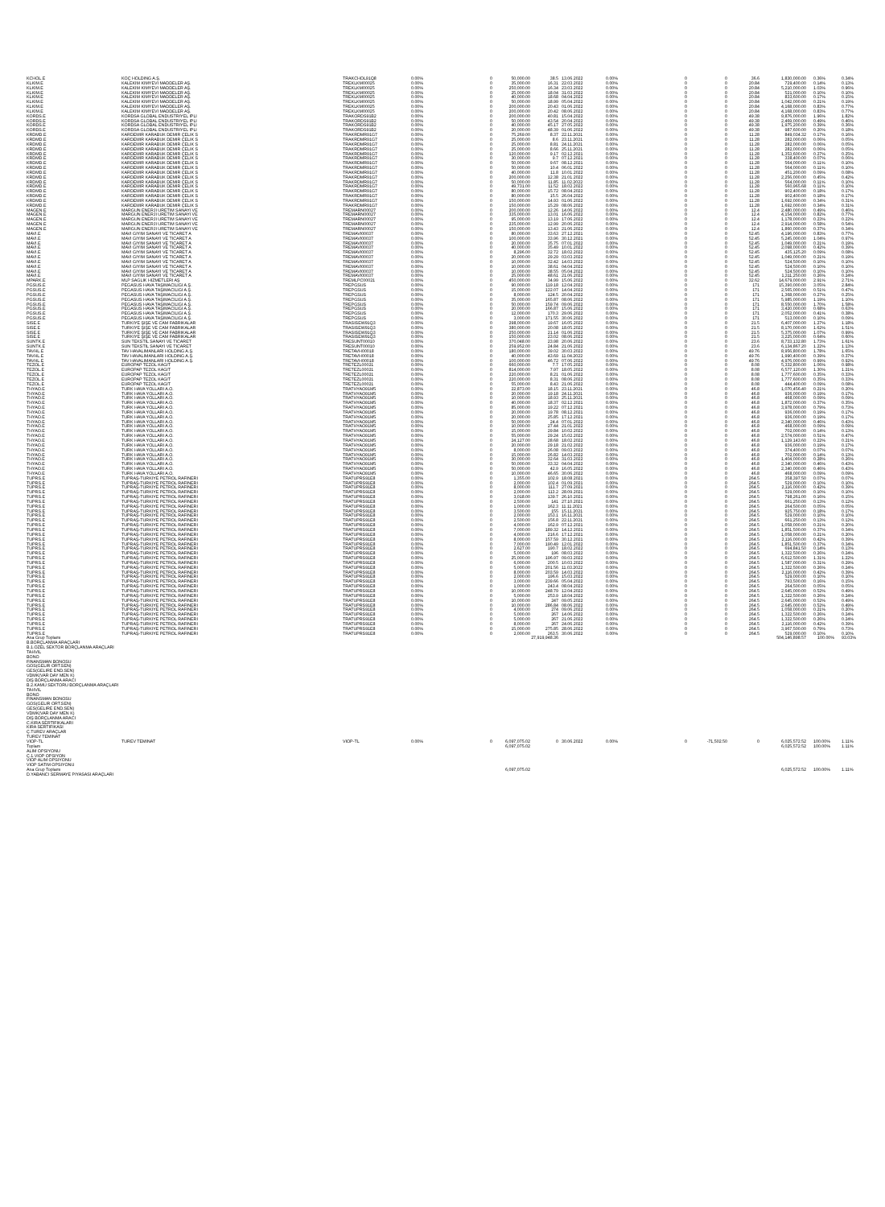| KCHOL.E | KOÇ HOLDİNG A.Ş. | TRAKCHOL91Q8 | 0.00% | 0 | 50,000.00 | 38.5 | 13.06.2022 | 0.00% | 0 | 0 | 36.6 | 1,830,000.00 | 0.36% | 0.34% |
| KLKIM.E | KALEKİM KİMYEVİ MADDELER AŞ. | TREKLKM00025 | 0.00% | 0 | 35,000.00 | 16.31 | 22.03.2022 | 0.00% | 0 | 0 | 20.84 | 729,400.00 | 0.14% | 0.13% |
| KLKIM.E | KALEKİM KİMYEVİ MADDELER AŞ. | TREKLKM00025 | 0.00% | 0 | 250,000.00 | 16.34 | 23.03.2022 | 0.00% | 0 | 0 | 20.84 | 5,210,000.00 | 1.03% | 0.96% |
| KLKIM.E | KALEKİM KİMYEVİ MADDELER AŞ. | TREKLKM00025 | 0.00% | 0 | 25,000.00 | 18.04 | 31.03.2022 | 0.00% | 0 | 0 | 20.84 | 521,000.00 | 0.10% | 0.10% |
| KLKIM.E | KALEKİM KİMYEVİ MADDELER AŞ. | TREKLKM00025 | 0.00% | 0 | 40,000.00 | 18.68 | 04.04.2022 | 0.00% | 0 | 0 | 20.84 | 833,600.00 | 0.17% | 0.15% |
| KLKIM.E | KALEKİM KİMYEVİ MADDELER AŞ. | TREKLKM00025 | 0.00% | 0 | 50,000.00 | 18.99 | 05.04.2022 | 0.00% | 0 | 0 | 20.84 | 1,042,000.00 | 0.21% | 0.19% |
| KLKIM.E | KALEKİM KİMYEVİ MADDELER AŞ. | TREKLKM00025 | 0.00% | 0 | 200,000.00 | 20.43 | 01.06.2022 | 0.00% | 0 | 0 | 20.84 | 4,168,000.00 | 0.83% | 0.77% |
| KLKIM.E | KALEKİM KİMYEVİ MADDELER AŞ. | TREKLKM00025 | 0.00% | 0 | 200,000.00 | 20.42 | 08.06.2022 | 0.00% | 0 | 0 | 20.84 | 4,168,000.00 | 0.83% | 0.77% |
| KORDS.E | KORDSA GLOBAL ENDÜSTRİYEL İPLİ | TRAKORDS91B2 | 0.00% | 0 | 200,000.00 | 40.81 | 15.04.2022 | 0.00% | 0 | 0 | 49.38 | 9,876,000.00 | 1.96% | 1.82% |
| KORDS.E | KORDSA GLOBAL ENDÜSTRİYEL İPLİ | TRAKORDS91B2 | 0.00% | 0 | 50,000.00 | 43.54 | 20.04.2022 | 0.00% | 0 | 0 | 49.38 | 2,469,000.00 | 0.49% | 0.46% |
| KORDS.E | KORDSA GLOBAL ENDÜSTRİYEL İPLİ | TRAKORDS91B2 | 0.00% | 0 | 40,000.00 | 45.17 | 27.05.2022 | 0.00% | 0 | 0 | 49.38 | 1,975,200.00 | 0.39% | 0.36% |
| KORDS.E | KORDSA GLOBAL ENDÜSTRİYEL İPLİ | TRAKORDS91B2 | 0.00% | 0 | 20,000.00 | 48.39 | 01.06.2022 | 0.00% | 0 | 0 | 49.38 | 987,600.00 | 0.20% | 0.18% |
| KRDMD.E | KARDEMİR KARABÜK DEMİR ÇELİK S | TRAKRDMR91G7 | 0.00% | 0 | 75,269.00 | 8.37 | 22.11.2021 | 0.00% | 0 | 0 | 11.28 | 849,034.32 | 0.17% | 0.16% |
| KRDMD.E | KARDEMİR KARABÜK DEMİR ÇELİK S | TRAKRDMR91G7 | 0.00% | 0 | 25,000.00 | 8.6 | 23.11.2021 | 0.00% | 0 | 0 | 11.28 | 282,000.00 | 0.06% | 0.05% |
| KRDMD.E | KARDEMİR KARABÜK DEMİR ÇELİK S | TRAKRDMR91G7 | 0.00% | 0 | 25,000.00 | 8.81 | 24.11.2021 | 0.00% | 0 | 0 | 11.28 | 282,000.00 | 0.06% | 0.05% |
| KRDMD.E | KARDEMİR KARABÜK DEMİR ÇELİK S | TRAKRDMR91G7 | 0.00% | 0 | 25,000.00 | 8.66 | 25.11.2021 | 0.00% | 0 | 0 | 11.28 | 282,000.00 | 0.06% | 0.05% |
| KRDMD.E | KARDEMİR KARABÜK DEMİR ÇELİK S | TRAKRDMR91G7 | 0.00% | 0 | 120,000.00 | 9.17 | 02.12.2021 | 0.00% | 0 | 0 | 11.28 | 1,353,600.00 | 0.27% | 0.25% |
| KRDMD.E | KARDEMİR KARABÜK DEMİR ÇELİK S | TRAKRDMR91G7 | 0.00% | 0 | 30,000.00 | 9.7 | 07.12.2021 | 0.00% | 0 | 0 | 11.28 | 338,400.00 | 0.07% | 0.06% |
| KRDMD.E | KARDEMİR KARABÜK DEMİR ÇELİK S | TRAKRDMR91G7 | 0.00% | 0 | 50,000.00 | 9.67 | 08.12.2021 | 0.00% | 0 | 0 | 11.28 | 564,000.00 | 0.11% | 0.10% |
| KRDMD.E | KARDEMİR KARABÜK DEMİR ÇELİK S | TRAKRDMR91G7 | 0.00% | 0 | 50,000.00 | 10.4 | 06.01.2022 | 0.00% | 0 | 0 | 11.28 | 564,000.00 | 0.11% | 0.10% |
| KRDMD.E | KARDEMİR KARABÜK DEMİR ÇELİK S | TRAKRDMR91G7 | 0.00% | 0 | 40,000.00 | 11.8 | 10.01.2022 | 0.00% | 0 | 0 | 11.28 | 451,200.00 | 0.09% | 0.08% |
| KRDMD.E | KARDEMİR KARABÜK DEMİR ÇELİK S | TRAKRDMR91G7 | 0.00% | 0 | 200,000.00 | 12.38 | 21.01.2022 | 0.00% | 0 | 0 | 11.28 | 2,256,000.00 | 0.45% | 0.42% |
| KRDMD.E | KARDEMİR KARABÜK DEMİR ÇELİK S | TRAKRDMR91G7 | 0.00% | 0 | 50,000.00 | 11.85 | 11.02.2022 | 0.00% | 0 | 0 | 11.28 | 564,000.00 | 0.11% | 0.10% |
| KRDMD.E | KARDEMİR KARABÜK DEMİR ÇELİK S | TRAKRDMR91G7 | 0.00% | 0 | 49,731.00 | 11.52 | 18.02.2022 | 0.00% | 0 | 0 | 11.28 | 560,965.68 | 0.11% | 0.10% |
| KRDMD.E | KARDEMİR KARABÜK DEMİR ÇELİK S | TRAKRDMR91G7 | 0.00% | 0 | 80,000.00 | 15.72 | 08.04.2022 | 0.00% | 0 | 0 | 11.28 | 902,400.00 | 0.18% | 0.17% |
| KRDMD.E | KARDEMİR KARABÜK DEMİR ÇELİK S | TRAKRDMR91G7 | 0.00% | 0 | 80,000.00 | 15.5 | 26.04.2022 | 0.00% | 0 | 0 | 11.28 | 902,400.00 | 0.18% | 0.17% |
| KRDMD.E | KARDEMİR KARABÜK DEMİR ÇELİK S | TRAKRDMR91G7 | 0.00% | 0 | 150,000.00 | 14.93 | 01.06.2022 | 0.00% | 0 | 0 | 11.28 | 1,692,000.00 | 0.34% | 0.31% |
| KRDMD.E | KARDEMİR KARABÜK DEMİR ÇELİK S | TRAKRDMR91G7 | 0.00% | 0 | 150,000.00 | 15.29 | 08.06.2022 | 0.00% | 0 | 0 | 11.28 | 1,692,000.00 | 0.34% | 0.31% |
| MAGEN.E | MARGUN ENERJI URETIM SANAYI VE | TREMARN00027 | 0.00% | 0 | 200,000.00 | 12.26 | 14.06.2022 | 0.00% | 0 | 0 | 12.4 | 2,480,000.00 | 0.49% | 0.46% |
| MAGEN.E | MARGUN ENERJI URETIM SANAYI VE | TREMARN00027 | 0.00% | 0 | 335,000.00 | 13.01 | 16.06.2022 | 0.00% | 0 | 0 | 12.4 | 4,154,000.00 | 0.82% | 0.77% |
| MAGEN.E | MARGUN ENERJI URETIM SANAYI VE | TREMARN00027 | 0.00% | 0 | 95,000.00 | 13.19 | 17.06.2022 | 0.00% | 0 | 0 | 12.4 | 1,178,000.00 | 0.23% | 0.22% |
| MAGEN.E | MARGUN ENERJI URETIM SANAYI VE | TREMARN00027 | 0.00% | 0 | 235,000.00 | 12.99 | 20.06.2022 | 0.00% | 0 | 0 | 12.4 | 2,914,000.00 | 0.58% | 0.54% |
| MAGEN.E | MARGUN ENERJI URETIM SANAYI VE | TREMARN00027 | 0.00% | 0 | 150,000.00 | 13.43 | 21.06.2022 | 0.00% | 0 | 0 | 12.4 | 1,860,000.00 | 0.37% | 0.34% |
| MAVI.E | MAVİ GİYİM SANAYİ VE TİCARET A | TREMAVI00037 | 0.00% | 0 | 80,000.00 | 33.63 | 27.12.2021 | 0.00% | 0 | 0 | 52.45 | 4,196,000.00 | 0.83% | 0.77% |
| MAVI.E | MAVİ GİYİM SANAYİ VE TİCARET A | TREMAVI00037 | 0.00% | 0 | 100,000.00 | 33.96 | 30.12.2021 | 0.00% | 0 | 0 | 52.45 | 5,245,000.00 | 1.04% | 0.97% |
| MAVI.E | MAVİ GİYİM SANAYİ VE TİCARET A | TREMAVI00037 | 0.00% | 0 | 20,000.00 | 35.75 | 07.01.2022 | 0.00% | 0 | 0 | 52.45 | 1,049,000.00 | 0.21% | 0.19% |
| MAVI.E | MAVİ GİYİM SANAYİ VE TİCARET A | TREMAVI00037 | 0.00% | 0 | 40,000.00 | 35.49 | 10.01.2022 | 0.00% | 0 | 0 | 52.45 | 2,098,000.00 | 0.42% | 0.39% |
| MAVI.E | MAVİ GİYİM SANAYİ VE TİCARET A | TREMAVI00037 | 0.00% | 0 | 8,296.00 | 32.72 | 18.02.2022 | 0.00% | 0 | 0 | 52.45 | 435,125.20 | 0.09% | 0.08% |
| MAVI.E | MAVİ GİYİM SANAYİ VE TİCARET A | TREMAVI00037 | 0.00% | 0 | 20,000.00 | 29.29 | 03.03.2022 | 0.00% | 0 | 0 | 52.45 | 1,049,000.00 | 0.21% | 0.19% |
| MAVI.E | MAVİ GİYİM SANAYİ VE TİCARET A | TREMAVI00037 | 0.00% | 0 | 10,000.00 | 32.42 | 14.03.2022 | 0.00% | 0 | 0 | 52.45 | 524,500.00 | 0.10% | 0.10% |
| MAVI.E | MAVİ GİYİM SANAYİ VE TİCARET A | TREMAVI00037 | 0.00% | 0 | 10,000.00 | 38.61 | 04.04.2022 | 0.00% | 0 | 0 | 52.45 | 524,500.00 | 0.10% | 0.10% |
| MAVI.E | MAVİ GİYİM SANAYİ VE TİCARET A | TREMAVI00037 | 0.00% | 0 | 10,000.00 | 38.55 | 05.04.2022 | 0.00% | 0 | 0 | 52.45 | 524,500.00 | 0.10% | 0.10% |
| MAVI.E | MAVİ GİYİM SANAYİ VE TİCARET A | TREMAVI00037 | 0.00% | 0 | 25,000.00 | 48.61 | 21.06.2022 | 0.00% | 0 | 0 | 52.45 | 1,311,250.00 | 0.26% | 0.24% |
| MPARK.E | MLP SAĞLIK HİZMETLERİ AŞ | TREMLPC00021 | 0.00% | 0 | 450,000.00 | 34.99 | 15.06.2022 | 0.00% | 0 | 0 | 32.62 | 14,679,000.00 | 2.91% | 2.71% |
| PGSUS.E | PEGASUS HAVA TAŞIMACILIĞI A.Ş. | TREPGSUS | 0.00% | 0 | 90,000.00 | 119.18 | 12.04.2022 | 0.00% | 0 | 0 | 171 | 15,390,000.00 | 3.05% | 2.84% |
| PGSUS.E | PEGASUS HAVA TAŞIMACILIĞI A.Ş. | TREPGSUS | 0.00% | 0 | 15,000.00 | 122.07 | 14.04.2022 | 0.00% | 0 | 0 | 171 | 2,565,000.00 | 0.51% | 0.47% |
| PGSUS.E | PEGASUS HAVA TAŞIMACILIĞI A.Ş. | TREPGSUS | 0.00% | 0 | 8,000.00 | 124.5 | 20.04.2022 | 0.00% | 0 | 0 | 171 | 1,368,000.00 | 0.27% | 0.25% |
| PGSUS.E | PEGASUS HAVA TAŞIMACILIĞI A.Ş. | TREPGSUS | 0.00% | 0 | 35,000.00 | 165.87 | 08.06.2022 | 0.00% | 0 | 0 | 171 | 5,985,000.00 | 1.19% | 1.10% |
| PGSUS.E | PEGASUS HAVA TAŞIMACILIĞI A.Ş. | TREPGSUS | 0.00% | 0 | 50,000.00 | 159.74 | 09.06.2022 | 0.00% | 0 | 0 | 171 | 8,550,000.00 | 1.70% | 1.58% |
| PGSUS.E | PEGASUS HAVA TAŞIMACILIĞI A.Ş. | TREPGSUS | 0.00% | 0 | 20,000.00 | 166.87 | 15.06.2022 | 0.00% | 0 | 0 | 171 | 3,420,000.00 | 0.68% | 0.63% |
| PGSUS.E | PEGASUS HAVA TAŞIMACILIĞI A.Ş. | TREPGSUS | 0.00% | 0 | 12,000.00 | 170.3 | 29.06.2022 | 0.00% | 0 | 0 | 171 | 2,052,000.00 | 0.41% | 0.38% |
| PGSUS.E | PEGASUS HAVA TAŞIMACILIĞI A.Ş. | TREPGSUS | 0.00% | 0 | 3,000.00 | 171.55 | 30.06.2022 | 0.00% | 0 | 0 | 171 | 513,000.00 | 0.10% | 0.09% |
| SISE.E | TÜRKİYE ŞİŞE VE CAM FABRİKALAR | TRASISEW91Q3 | 0.00% | 0 | 298,000.00 | 19.67 | 16.05.2022 | 0.00% | 0 | 0 | 21.5 | 6,407,000.00 | 1.27% | 1.18% |
| SISE.E | TÜRKİYE ŞİŞE VE CAM FABRİKALAR | TRASISEW91Q3 | 0.00% | 0 | 380,000.00 | 20.08 | 18.05.2022 | 0.00% | 0 | 0 | 21.5 | 8,170,000.00 | 1.62% | 1.51% |
| SISE.E | TÜRKİYE ŞİŞE VE CAM FABRİKALAR | TRASISEW91Q3 | 0.00% | 0 | 250,000.00 | 21.14 | 01.06.2022 | 0.00% | 0 | 0 | 21.5 | 5,375,000.00 | 1.07% | 0.99% |
| SISE.E | TÜRKİYE ŞİŞE VE CAM FABRİKALAR | TRASISEW91Q3 | 0.00% | 0 | 150,000.00 | 23.02 | 08.06.2022 | 0.00% | 0 | 0 | 21.5 | 3,225,000.00 | 0.64% | 0.60% |
| SUNTK.E | SUN TEKSTİL SANAYİ VE TİCARET | TRESUNT00010 | 0.00% | 0 | 370,048.00 | 23.98 | 20.06.2022 | 0.00% | 0 | 0 | 23.6 | 8,733,132.80 | 1.73% | 1.61% |
| SUNTK.E | SUN TEKSTİL SANAYİ VE TİCARET | TRESUNT00010 | 0.00% | 0 | 259,952.00 | 24.84 | 21.06.2022 | 0.00% | 0 | 0 | 23.6 | 6,134,867.20 | 1.22% | 1.13% |
| TAVHL.E | TAV HAVALİMANLARI HOLDİNG A.Ş. | TRETAVH00018 | 0.00% | 0 | 180,000.00 | 39.02 | 30.03.2022 | 0.00% | 0 | 0 | 49.76 | 8,956,800.00 | 1.78% | 1.65% |
| TAVHL.E | TAV HAVALİMANLARI HOLDİNG A.Ş. | TRETAVH00018 | 0.00% | 0 | 40,000.00 | 43.69 | 11.04.2022 | 0.00% | 0 | 0 | 49.76 | 1,990,400.00 | 0.39% | 0.37% |
| TAVHL.E | TAV HAVALİMANLARI HOLDİNG A.Ş. | TRETAVH00018 | 0.00% | 0 | 100,000.00 | 46.72 | 07.06.2022 | 0.00% | 0 | 0 | 49.76 | 4,976,000.00 | 0.99% | 0.92% |
| TEZOL.E | EUROPAP TEZOL KAĞIT | TRETEZL00021 | 0.00% | 0 | 660,000.00 | 7.7 | 17.05.2022 | 0.00% | 0 | 0 | 8.08 | 5,332,800.00 | 1.06% | 0.98% |
| TEZOL.E | EUROPAP TEZOL KAĞIT | TRETEZL00021 | 0.00% | 0 | 814,000.00 | 7.97 | 18.05.2022 | 0.00% | 0 | 0 | 8.08 | 6,577,120.00 | 1.30% | 1.21% |
| TEZOL.E | EUROPAP TEZOL KAĞIT | TRETEZL00021 | 0.00% | 0 | 220,000.00 | 8.21 | 01.06.2022 | 0.00% | 0 | 0 | 8.08 | 1,777,600.00 | 0.35% | 0.33% |
| TEZOL.E | EUROPAP TEZOL KAĞIT | TRETEZL00021 | 0.00% | 0 | 220,000.00 | 8.31 | 08.06.2022 | 0.00% | 0 | 0 | 8.08 | 1,777,600.00 | 0.35% | 0.33% |
| TEZOL.E | EUROPAP TEZOL KAĞIT | TRETEZL00021 | 0.00% | 0 | 55,000.00 | 8.43 | 21.06.2022 | 0.00% | 0 | 0 | 8.08 | 444,400.00 | 0.09% | 0.08% |
| THYAO.E | TÜRK HAVA YOLLARI A.O. | TRATHYAO91M5 | 0.00% | 0 | 22,873.00 | 18.15 | 23.11.2021 | 0.00% | 0 | 0 | 46.8 | 1,070,456.40 | 0.21% | 0.20% |
| THYAO.E | TÜRK HAVA YOLLARI A.O. | TRATHYAO91M5 | 0.00% | 0 | 20,000.00 | 19.18 | 24.11.2021 | 0.00% | 0 | 0 | 46.8 | 936,000.00 | 0.19% | 0.17% |
| THYAO.E | TÜRK HAVA YOLLARI A.O. | TRATHYAO91M5 | 0.00% | 0 | 10,000.00 | 18.93 | 25.11.2021 | 0.00% | 0 | 0 | 46.8 | 468,000.00 | 0.09% | 0.09% |
| THYAO.E | TÜRK HAVA YOLLARI A.O. | TRATHYAO91M5 | 0.00% | 0 | 40,000.00 | 18.37 | 02.12.2021 | 0.00% | 0 | 0 | 46.8 | 1,872,000.00 | 0.37% | 0.35% |
| THYAO.E | TÜRK HAVA YOLLARI A.O. | TRATHYAO91M5 | 0.00% | 0 | 85,000.00 | 19.22 | 07.12.2021 | 0.00% | 0 | 0 | 46.8 | 3,978,000.00 | 0.79% | 0.73% |
| THYAO.E | TÜRK HAVA YOLLARI A.O. | TRATHYAO91M5 | 0.00% | 0 | 20,000.00 | 19.78 | 08.12.2021 | 0.00% | 0 | 0 | 46.8 | 936,000.00 | 0.19% | 0.17% |
| THYAO.E | TÜRK HAVA YOLLARI A.O. | TRATHYAO91M5 | 0.00% | 0 | 20,000.00 | 25.85 | 17.12.2021 | 0.00% | 0 | 0 | 46.8 | 936,000.00 | 0.19% | 0.17% |
| THYAO.E | TÜRK HAVA YOLLARI A.O. | TRATHYAO91M5 | 0.00% | 0 | 50,000.00 | 24.4 | 07.01.2022 | 0.00% | 0 | 0 | 46.8 | 2,340,000.00 | 0.46% | 0.43% |
| THYAO.E | TÜRK HAVA YOLLARI A.O. | TRATHYAO91M5 | 0.00% | 0 | 10,000.00 | 27.44 | 21.01.2022 | 0.00% | 0 | 0 | 46.8 | 468,000.00 | 0.09% | 0.09% |
| THYAO.E | TÜRK HAVA YOLLARI A.O. | TRATHYAO91M5 | 0.00% | 0 | 15,000.00 | 29.84 | 10.02.2022 | 0.00% | 0 | 0 | 46.8 | 702,000.00 | 0.14% | 0.13% |
| THYAO.E | TÜRK HAVA YOLLARI A.O. | TRATHYAO91M5 | 0.00% | 0 | 55,000.00 | 29.24 | 15.02.2022 | 0.00% | 0 | 0 | 46.8 | 2,574,000.00 | 0.51% | 0.47% |
| THYAO.E | TÜRK HAVA YOLLARI A.O. | TRATHYAO91M5 | 0.00% | 0 | 24,127.00 | 28.68 | 18.02.2022 | 0.00% | 0 | 0 | 46.8 | 1,129,143.60 | 0.22% | 0.21% |
| THYAO.E | TÜRK HAVA YOLLARI A.O. | TRATHYAO91M5 | 0.00% | 0 | 20,000.00 | 29.18 | 21.02.2022 | 0.00% | 0 | 0 | 46.8 | 936,000.00 | 0.19% | 0.17% |
| THYAO.E | TÜRK HAVA YOLLARI A.O. | TRATHYAO91M5 | 0.00% | 0 | 8,000.00 | 26.08 | 09.03.2022 | 0.00% | 0 | 0 | 46.8 | 374,400.00 | 0.07% | 0.07% |
| THYAO.E | TÜRK HAVA YOLLARI A.O. | TRATHYAO91M5 | 0.00% | 0 | 15,000.00 | 26.82 | 14.03.2022 | 0.00% | 0 | 0 | 46.8 | 702,000.00 | 0.14% | 0.13% |
| THYAO.E | TÜRK HAVA YOLLARI A.O. | TRATHYAO91M5 | 0.00% | 0 | 30,000.00 | 32.64 | 31.03.2022 | 0.00% | 0 | 0 | 46.8 | 1,404,000.00 | 0.28% | 0.26% |
| THYAO.E | TÜRK HAVA YOLLARI A.O. | TRATHYAO91M5 | 0.00% | 0 | 50,000.00 | 33.32 | 04.04.2022 | 0.00% | 0 | 0 | 46.8 | 2,340,000.00 | 0.46% | 0.43% |
| THYAO.E | TÜRK HAVA YOLLARI A.O. | TRATHYAO91M5 | 0.00% | 0 | 50,000.00 | 42.9 | 16.05.2022 | 0.00% | 0 | 0 | 46.8 | 2,340,000.00 | 0.46% | 0.43% |
| THYAO.E | TÜRK HAVA YOLLARI A.O. | TRATHYAO91M5 | 0.00% | 0 | 10,000.00 | 46.65 | 30.06.2022 | 0.00% | 0 | 0 | 46.8 | 468,000.00 | 0.09% | 0.09% |
| TUPRS.E | TÜPRAŞ-TÜRKİYE PETROL RAFİNERİ | TRATUPRS91E8 | 0.00% | 0 | 1,355.00 | 102.9 | 18.08.2021 | 0.00% | 0 | 0 | 264.5 | 358,397.50 | 0.07% | 0.07% |
| TUPRS.E | TÜPRAŞ-TÜRKİYE PETROL RAFİNERİ | TRATUPRS91E8 | 0.00% | 0 | 2,000.00 | 102.4 | 01.09.2021 | 0.00% | 0 | 0 | 264.5 | 529,000.00 | 0.10% | 0.10% |
| TUPRS.E | TÜPRAŞ-TÜRKİYE PETROL RAFİNERİ | TRATUPRS91E8 | 0.00% | 0 | 8,000.00 | 111.7 | 27.09.2021 | 0.00% | 0 | 0 | 264.5 | 2,116,000.00 | 0.42% | 0.39% |
| TUPRS.E | TÜPRAŞ-TÜRKİYE PETROL RAFİNERİ | TRATUPRS91E8 | 0.00% | 0 | 2,000.00 | 113.2 | 28.09.2021 | 0.00% | 0 | 0 | 264.5 | 529,000.00 | 0.10% | 0.10% |
| TUPRS.E | TÜPRAŞ-TÜRKİYE PETROL RAFİNERİ | TRATUPRS91E8 | 0.00% | 0 | 3,018.00 | 139.7 | 26.10.2021 | 0.00% | 0 | 0 | 264.5 | 798,261.00 | 0.16% | 0.15% |
| TUPRS.E | TÜPRAŞ-TÜRKİYE PETROL RAFİNERİ | TRATUPRS91E8 | 0.00% | 0 | 2,500.00 | 141 | 27.10.2021 | 0.00% | 0 | 0 | 264.5 | 661,250.00 | 0.13% | 0.12% |
| TUPRS.E | TÜPRAŞ-TÜRKİYE PETROL RAFİNERİ | TRATUPRS91E8 | 0.00% | 0 | 1,000.00 | 162.3 | 11.11.2021 | 0.00% | 0 | 0 | 264.5 | 264,500.00 | 0.05% | 0.05% |
| TUPRS.E | TÜPRAŞ-TÜRKİYE PETROL RAFİNERİ | TRATUPRS91E8 | 0.00% | 0 | 3,500.00 | 155 | 15.11.2021 | 0.00% | 0 | 0 | 264.5 | 925,750.00 | 0.18% | 0.17% |
| TUPRS.E | TÜPRAŞ-TÜRKİYE PETROL RAFİNERİ | TRATUPRS91E8 | 0.00% | 0 | 2,000.00 | 153.1 | 16.11.2021 | 0.00% | 0 | 0 | 264.5 | 529,000.00 | 0.10% | 0.10% |
| TUPRS.E | TÜPRAŞ-TÜRKİYE PETROL RAFİNERİ | TRATUPRS91E8 | 0.00% | 0 | 2,500.00 | 156.8 | 22.11.2021 | 0.00% | 0 | 0 | 264.5 | 661,250.00 | 0.13% | 0.12% |
| TUPRS.E | TÜPRAŞ-TÜRKİYE PETROL RAFİNERİ | TRATUPRS91E8 | 0.00% | 0 | 4,000.00 | 162.9 | 07.12.2021 | 0.00% | 0 | 0 | 264.5 | 1,058,000.00 | 0.21% | 0.20% |
| TUPRS.E | TÜPRAŞ-TÜRKİYE PETROL RAFİNERİ | TRATUPRS91E8 | 0.00% | 0 | 7,000.00 | 189.32 | 14.12.2021 | 0.00% | 0 | 0 | 264.5 | 1,851,500.00 | 0.37% | 0.34% |
| TUPRS.E | TÜPRAŞ-TÜRKİYE PETROL RAFİNERİ | TRATUPRS91E8 | 0.00% | 0 | 4,000.00 | 216.6 | 17.12.2021 | 0.00% | 0 | 0 | 264.5 | 1,058,000.00 | 0.21% | 0.20% |
| TUPRS.E | TÜPRAŞ-TÜRKİYE PETROL RAFİNERİ | TRATUPRS91E8 | 0.00% | 0 | 8,000.00 | 157.59 | 30.12.2021 | 0.00% | 0 | 0 | 264.5 | 2,116,000.00 | 0.42% | 0.39% |
| TUPRS.E | TÜPRAŞ-TÜRKİYE PETROL RAFİNERİ | TRATUPRS91E8 | 0.00% | 0 | 7,000.00 | 190.49 | 12.01.2022 | 0.00% | 0 | 0 | 264.5 | 1,851,500.00 | 0.37% | 0.34% |
| TUPRS.E | TÜPRAŞ-TÜRKİYE PETROL RAFİNERİ | TRATUPRS91E8 | 0.00% | 0 | 2,627.00 | 190.7 | 18.02.2022 | 0.00% | 0 | 0 | 264.5 | 694,841.50 | 0.14% | 0.13% |
| TUPRS.E | TÜPRAŞ-TÜRKİYE PETROL RAFİNERİ | TRATUPRS91E8 | 0.00% | 0 | 5,000.00 | 196 | 08.03.2022 | 0.00% | 0 | 0 | 264.5 | 1,322,500.00 | 0.26% | 0.24% |
| TUPRS.E | TÜPRAŞ-TÜRKİYE PETROL RAFİNERİ | TRATUPRS91E8 | 0.00% | 0 | 25,000.00 | 196.97 | 09.03.2022 | 0.00% | 0 | 0 | 264.5 | 6,612,500.00 | 1.31% | 1.22% |
| TUPRS.E | TÜPRAŞ-TÜRKİYE PETROL RAFİNERİ | TRATUPRS91E8 | 0.00% | 0 | 6,000.00 | 200.5 | 10.03.2022 | 0.00% | 0 | 0 | 264.5 | 1,587,000.00 | 0.31% | 0.29% |
| TUPRS.E | TÜPRAŞ-TÜRKİYE PETROL RAFİNERİ | TRATUPRS91E8 | 0.00% | 0 | 5,000.00 | 201.56 | 11.03.2022 | 0.00% | 0 | 0 | 264.5 | 1,322,500.00 | 0.26% | 0.24% |
| TUPRS.E | TÜPRAŞ-TÜRKİYE PETROL RAFİNERİ | TRATUPRS91E8 | 0.00% | 0 | 8,000.00 | 203.59 | 14.03.2022 | 0.00% | 0 | 0 | 264.5 | 2,116,000.00 | 0.42% | 0.39% |
| TUPRS.E | TÜPRAŞ-TÜRKİYE PETROL RAFİNERİ | TRATUPRS91E8 | 0.00% | 0 | 2,000.00 | 196.6 | 15.03.2022 | 0.00% | 0 | 0 | 264.5 | 529,000.00 | 0.10% | 0.10% |
| TUPRS.E | TÜPRAŞ-TÜRKİYE PETROL RAFİNERİ | TRATUPRS91E8 | 0.00% | 0 | 3,000.00 | 239.66 | 05.04.2022 | 0.00% | 0 | 0 | 264.5 | 793,500.00 | 0.16% | 0.15% |
| TUPRS.E | TÜPRAŞ-TÜRKİYE PETROL RAFİNERİ | TRATUPRS91E8 | 0.00% | 0 | 1,000.00 | 243.4 | 08.04.2022 | 0.00% | 0 | 0 | 264.5 | 264,500.00 | 0.05% | 0.05% |
| TUPRS.E | TÜPRAŞ-TÜRKİYE PETROL RAFİNERİ | TRATUPRS91E8 | 0.00% | 0 | 10,000.00 | 248.79 | 12.04.2022 | 0.00% | 0 | 0 | 264.5 | 2,645,000.00 | 0.52% | 0.49% |
| TUPRS.E | TÜPRAŞ-TÜRKİYE PETROL RAFİNERİ | TRATUPRS91E8 | 0.00% | 0 | 5,000.00 | 253.9 | 18.04.2022 | 0.00% | 0 | 0 | 264.5 | 1,322,500.00 | 0.26% | 0.24% |
| TUPRS.E | TÜPRAŞ-TÜRKİYE PETROL RAFİNERİ | TRATUPRS91E8 | 0.00% | 0 | 10,000.00 | 247 | 09.05.2022 | 0.00% | 0 | 0 | 264.5 | 2,645,000.00 | 0.52% | 0.49% |
| TUPRS.E | TÜPRAŞ-TÜRKİYE PETROL RAFİNERİ | TRATUPRS91E8 | 0.00% | 0 | 10,000.00 | 286.84 | 08.06.2022 | 0.00% | 0 | 0 | 264.5 | 2,645,000.00 | 0.52% | 0.49% |
| TUPRS.E | TÜPRAŞ-TÜRKİYE PETROL RAFİNERİ | TRATUPRS91E8 | 0.00% | 0 | 4,000.00 | 274 | 09.06.2022 | 0.00% | 0 | 0 | 264.5 | 1,058,000.00 | 0.21% | 0.20% |
| TUPRS.E | TÜPRAŞ-TÜRKİYE PETROL RAFİNERİ | TRATUPRS91E8 | 0.00% | 0 | 5,000.00 | 267 | 14.06.2022 | 0.00% | 0 | 0 | 264.5 | 1,322,500.00 | 0.26% | 0.24% |
| TUPRS.E | TÜPRAŞ-TÜRKİYE PETROL RAFİNERİ | TRATUPRS91E8 | 0.00% | 0 | 5,000.00 | 267 | 21.06.2022 | 0.00% | 0 | 0 | 264.5 | 1,322,500.00 | 0.26% | 0.24% |
| TUPRS.E | TÜPRAŞ-TÜRKİYE PETROL RAFİNERİ | TRATUPRS91E8 | 0.00% | 0 | 8,000.00 | 267 | 24.06.2022 | 0.00% | 0 | 0 | 264.5 | 2,116,000.00 | 0.42% | 0.39% |
| TUPRS.E | TÜPRAŞ-TÜRKİYE PETROL RAFİNERİ | TRATUPRS91E8 | 0.00% | 0 | 15,000.00 | 275.85 | 28.06.2022 | 0.00% | 0 | 0 | 264.5 | 3,967,500.00 | 0.79% | 0.73% |
| TUPRS.E | TÜPRAŞ-TÜRKİYE PETROL RAFİNERİ | TRATUPRS91E8 | 0.00% | 0 | 2,000.00 | 263.5 | 30.06.2022 | 0.00% | 0 | 0 | 264.5 | 529,000.00 | 0.10% | 0.10% |
| Ana Grup Toplamı | | | | | 27,919,948.36 | | | | | | | 504,146,898.57 | 100.00% | 93.03% |
| B.BORÇLANMA ARAÇLARI | | | | | | | | | | | | | | |
| B.1.ÖZEL SEKTÖR BORÇLANMA ARAÇLARI | | | | | | | | | | | | | | |
| TAHVIL | | | | | | | | | | | | | | |
| BONO | | | | | | | | | | | | | | |
| FINANSMAN BONOSU | | | | | | | | | | | | | | |
| GOS(GELIR ORT.SEN) | | | | | | | | | | | | | | |
| GES(GELIRE END.SEN) | | | | | | | | | | | | | | |
| VDMK(VAR DAY MEN K) | | | | | | | | | | | | | | |
| DIŞ BORÇLANMA ARACI | | | | | | | | | | | | | | |
| B.2.KAMU SEKTÖRÜ BORÇLANMA ARAÇLARI | | | | | | | | | | | | | | |
| TAHVIL | | | | | | | | | | | | | | |
| BONO | | | | | | | | | | | | | | |
| FINANSMAN BONOSU | | | | | | | | | | | | | | |
| GOS(GELIR ORT.SEN) | | | | | | | | | | | | | | |
| GES(GELIRE END.SEN) | | | | | | | | | | | | | | |
| VDMK(VAR DAY MEN K) | | | | | | | | | | | | | | |
| DIŞ BORÇLANMA ARACI | | | | | | | | | | | | | | |
| C.KİRA SERTİFİKALARI | | | | | | | | | | | | | | |
| KIRA SERTIFIKASI | | | | | | | | | | | | | | |
| Ç.TÜREV ARAÇLAR | | | | | | | | | | | | | | |
| TÜREV TEMİNAT | | | | | | | | | | | | | | |
| VIOP-TL | TÜREV TEMİNAT | VIOP-TL | 0.00% | 0 | 6,097,075.02 | 0 | 30.06.2022 | 0.00% | 0 | -71,502.50 | 0 | 6,025,572.52 | 100.00% | 1.11% |
| Toplam | | | | | 6,097,075.02 | | | | | | | 6,025,572.52 | 100.00% | 1.11% |
| ALIM OPSİYONU | | | | | | | | | | | | | | |
| Ç.1.VIOP OPSİYON | | | | | | | | | | | | | | |
| VIOP ALIM OPSIYONU | | | | | | | | | | | | | | |
| VIOP SATIM OPSIYONU | | | | | | | | | | | | | | |
| Ana Grup Toplamı | | | | | 6,097,075.02 | | | | | | | 6,025,572.52 | 100.00% | 1.11% |
| D.YABANCI SERMAYE PİYASASI ARAÇLARI | | | | | | | | | | | | | | |